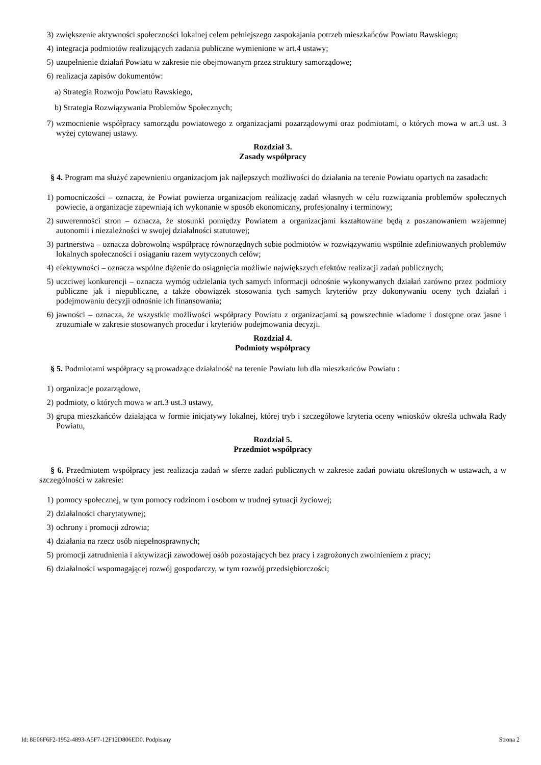3) zwiększenie aktywności społeczności lokalnej celem pełniejszego zaspokajania potrzeb mieszkańców Powiatu Rawskiego;
4) integracja podmiotów realizujących zadania publiczne wymienione w art.4 ustawy;
5) uzupełnienie działań Powiatu w zakresie nie obejmowanym przez struktury samorządowe;
6) realizacja zapisów dokumentów:
a) Strategia Rozwoju Powiatu Rawskiego,
b) Strategia Rozwiązywania Problemów Społecznych;
7) wzmocnienie współpracy samorządu powiatowego z organizacjami pozarządowymi oraz podmiotami, o których mowa w art.3 ust. 3 wyżej cytowanej ustawy.
Rozdział 3.
Zasady współpracy
§ 4. Program ma służyć zapewnieniu organizacjom jak najlepszych możliwości do działania na terenie Powiatu opartych na zasadach:
1) pomocniczości – oznacza, że Powiat powierza organizacjom realizację zadań własnych w celu rozwiązania problemów społecznych powiecie, a organizacje zapewniają ich wykonanie w sposób ekonomiczny, profesjonalny i terminowy;
2) suwerenności stron – oznacza, że stosunki pomiędzy Powiatem a organizacjami kształtowane będą z poszanowaniem wzajemnej autonomii i niezależności w swojej działalności statutowej;
3) partnerstwa – oznacza dobrowolną współpracę równorzędnych sobie podmiotów w rozwiązywaniu wspólnie zdefiniowanych problemów lokalnych społeczności i osiąganiu razem wytyczonych celów;
4) efektywności – oznacza wspólne dążenie do osiągnięcia możliwie największych efektów realizacji zadań publicznych;
5) uczciwej konkurencji – oznacza wymóg udzielania tych samych informacji odnośnie wykonywanych działań zarówno przez podmioty publiczne jak i niepubliczne, a także obowiązek stosowania tych samych kryteriów przy dokonywaniu oceny tych działań i podejmowaniu decyzji odnośnie ich finansowania;
6) jawności – oznacza, że wszystkie możliwości współpracy Powiatu z organizacjami są powszechnie wiadome i dostępne oraz jasne i zrozumiałe w zakresie stosowanych procedur i kryteriów podejmowania decyzji.
Rozdział 4.
Podmioty współpracy
§ 5. Podmiotami współpracy są prowadzące działalność na terenie Powiatu lub dla mieszkańców Powiatu :
1) organizacje pozarządowe,
2) podmioty, o których mowa w art.3 ust.3 ustawy,
3) grupa mieszkańców działająca w formie inicjatywy lokalnej, której tryb i szczegółowe kryteria oceny wniosków określa uchwała Rady Powiatu,
Rozdział 5.
Przedmiot współpracy
§ 6. Przedmiotem współpracy jest realizacja zadań w sferze zadań publicznych w zakresie zadań powiatu określonych w ustawach, a w szczególności w zakresie:
1) pomocy społecznej, w tym pomocy rodzinom i osobom w trudnej sytuacji życiowej;
2) działalności charytatywnej;
3) ochrony i promocji zdrowia;
4) działania na rzecz osób niepełnosprawnych;
5) promocji zatrudnienia i aktywizacji zawodowej osób pozostających bez pracy i zagrożonych zwolnieniem z pracy;
6) działalności wspomagającej rozwój gospodarczy, w tym rozwój przedsiębiorczości;
Id: 8E06F6F2-1952-4893-A5F7-12F12D806ED0. Podpisany Strona 2